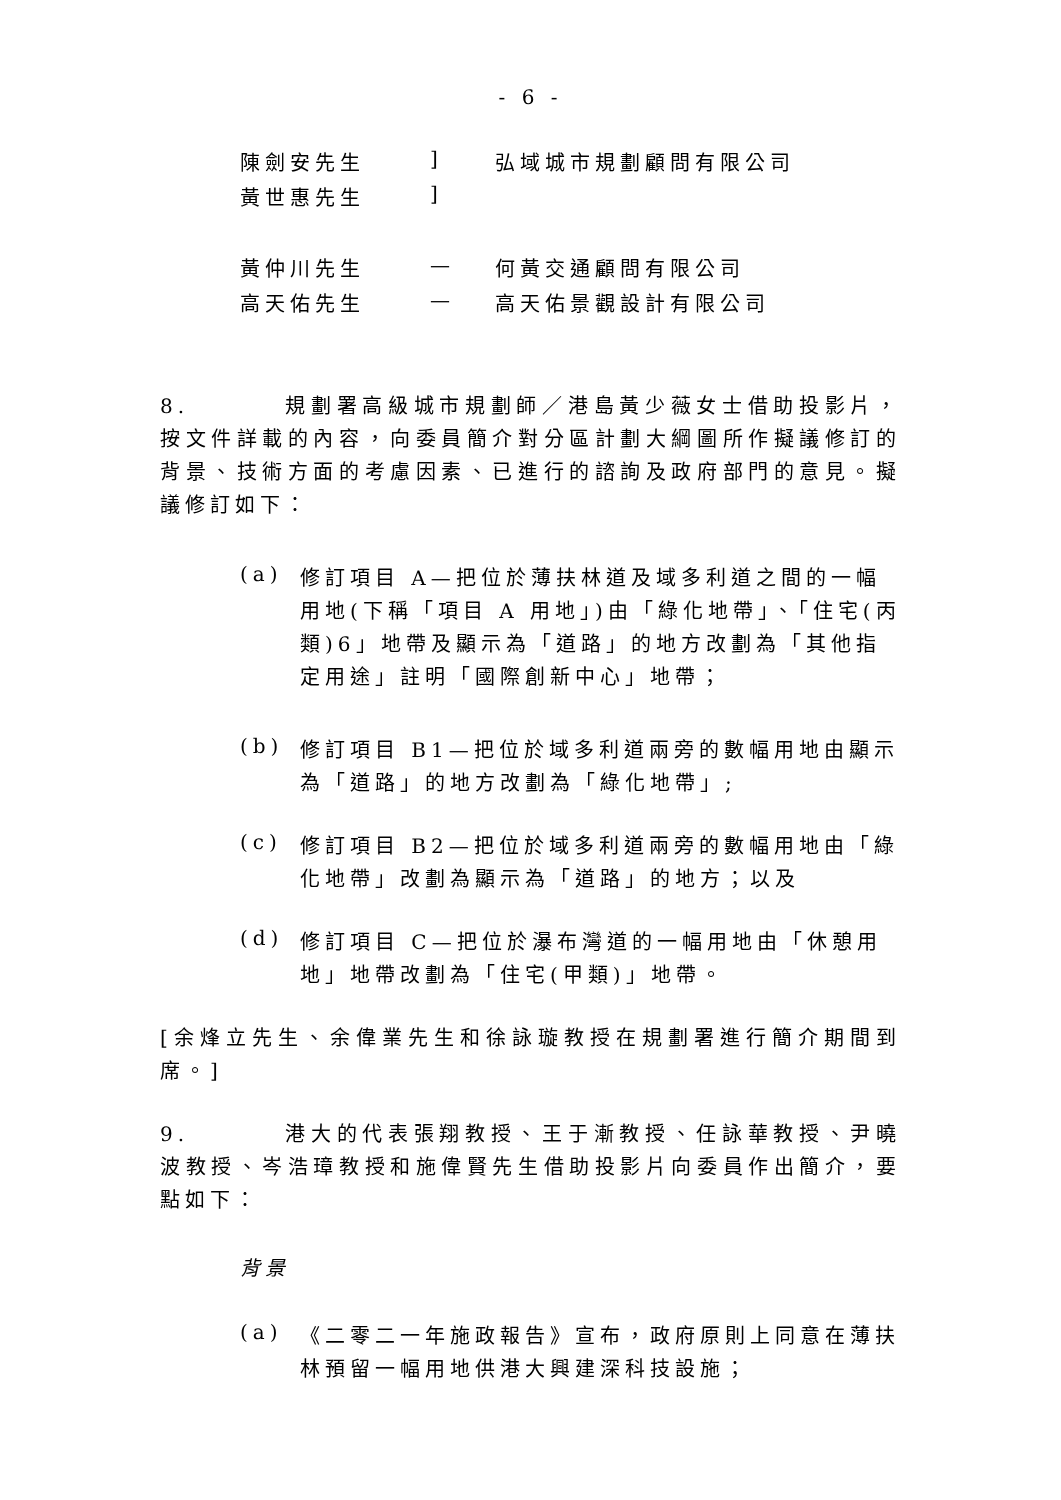- 6 -
| 陳劍安先生 | ] | 弘域城市規劃顧問有限公司 |
| 黃世惠先生 | ] | |
| 黃仲川先生 | — | 何黃交通顧問有限公司 |
| 高天佑先生 | — | 高天佑景觀設計有限公司 |
8. 規劃署高級城市規劃師／港島黃少薇女士借助投影片，按文件詳載的內容，向委員簡介對分區計劃大綱圖所作擬議修訂的背景、技術方面的考慮因素、已進行的諮詢及政府部門的意見。擬議修訂如下：
(a) 修訂項目 A—把位於薄扶林道及域多利道之間的一幅用地(下稱「項目 A 用地」)由「綠化地帶」、「住宅(丙類)6」地帶及顯示為「道路」的地方改劃為「其他指定用途」註明「國際創新中心」地帶；
(b) 修訂項目 B1—把位於域多利道兩旁的數幅用地由顯示為「道路」的地方改劃為「綠化地帶」;
(c) 修訂項目 B2—把位於域多利道兩旁的數幅用地由「綠化地帶」改劃為顯示為「道路」的地方；以及
(d) 修訂項目 C—把位於瀑布灣道的一幅用地由「休憩用地」地帶改劃為「住宅(甲類)」地帶。
[余烽立先生、余偉業先生和徐詠璇教授在規劃署進行簡介期間到席。]
9. 港大的代表張翔教授、王于漸教授、任詠華教授、尹曉波教授、岑浩璋教授和施偉賢先生借助投影片向委員作出簡介，要點如下：
背景
(a) 《二零二一年施政報告》宣布，政府原則上同意在薄扶林預留一幅用地供港大興建深科技設施；